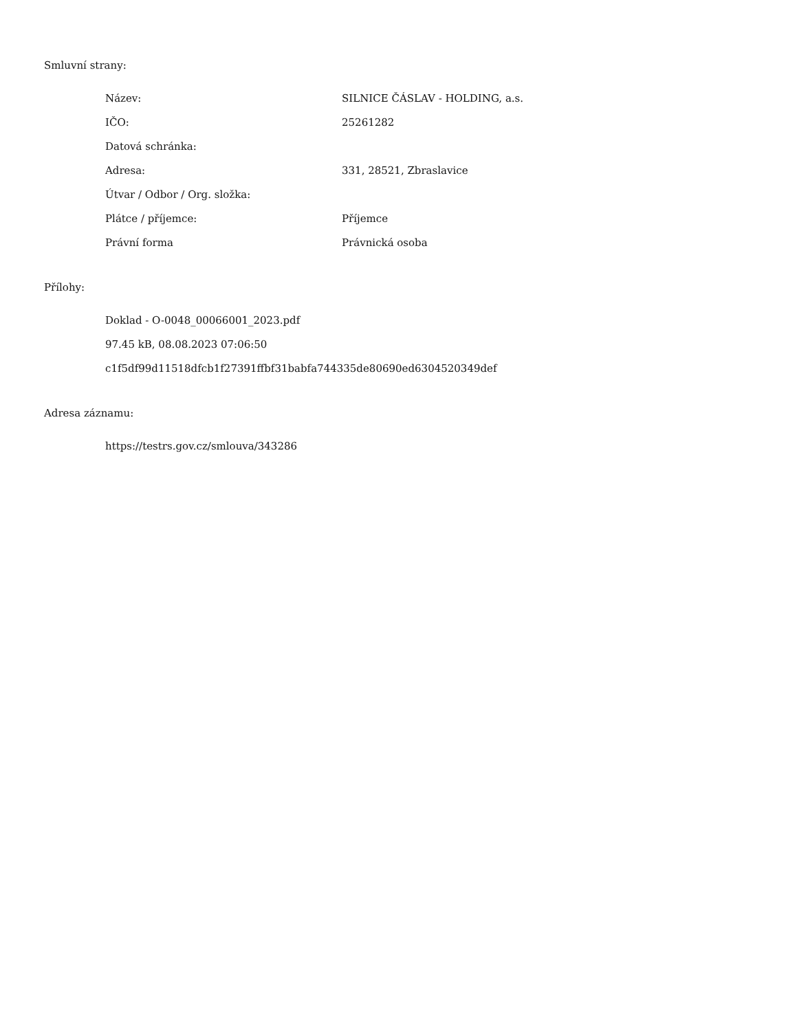Smluvní strany:
| Název: | SILNICE ČÁSLAV - HOLDING, a.s. |
| IČO: | 25261282 |
| Datová schránka: | |
| Adresa: | 331, 28521, Zbraslavice |
| Útvar / Odbor / Org. složka: | |
| Plátce / příjemce: | Příjemce |
| Právní forma | Právnická osoba |
Přílohy:
Doklad - O-0048_00066001_2023.pdf
97.45 kB, 08.08.2023 07:06:50
c1f5df99d11518dfcb1f27391ffbf31babfa744335de80690ed6304520349def
Adresa záznamu:
https://testrs.gov.cz/smlouva/343286